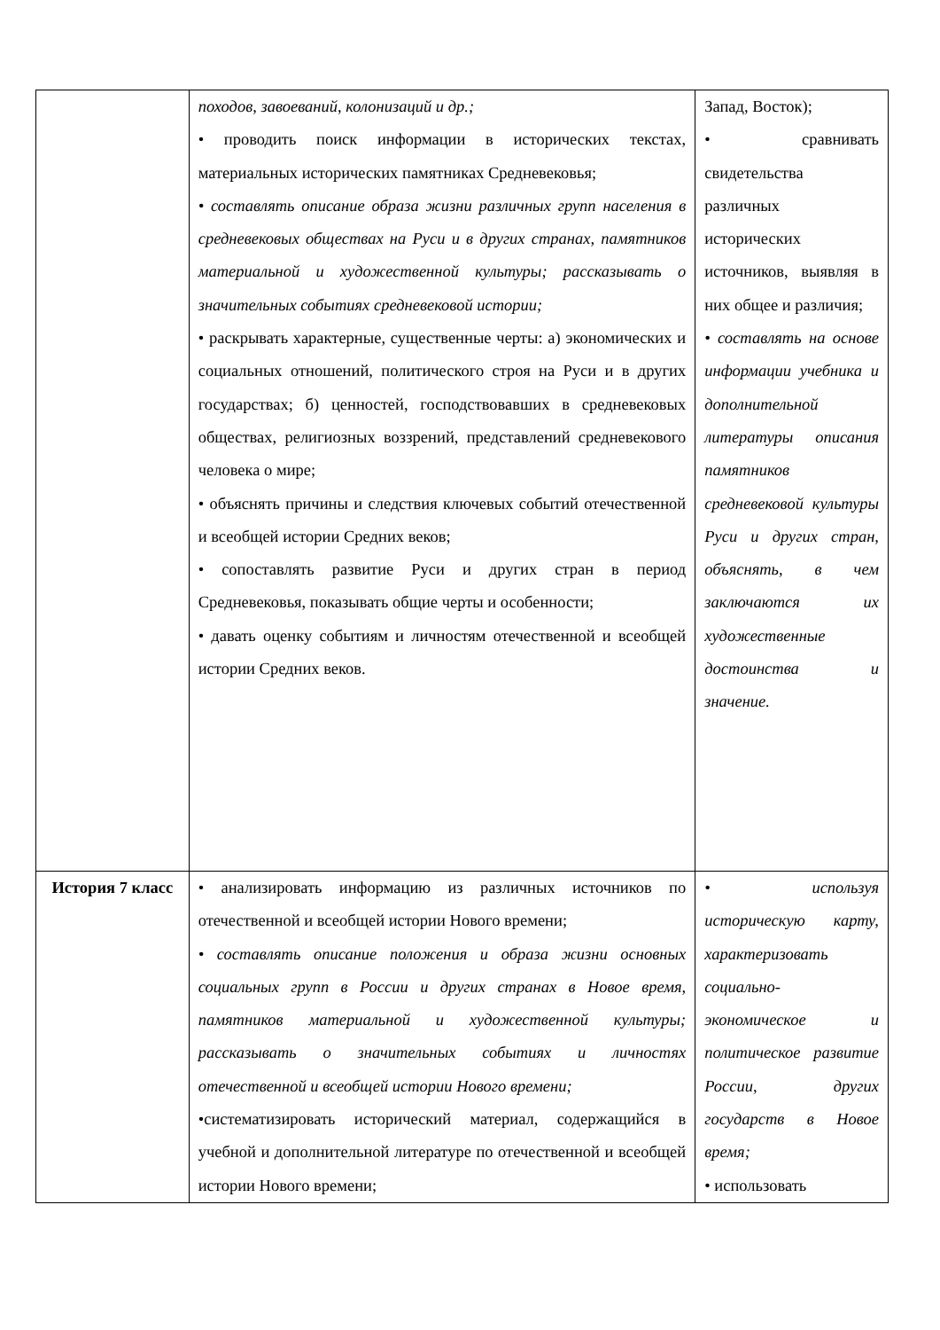| | походов, завоеваний, колонизаций и др.; • проводить поиск информации в исторических текстах, материальных исторических памятниках Средневековья; • составлять описание образа жизни различных групп населения в средневековых обществах на Руси и в других странах, памятников материальной и художественной культуры; рассказывать о значительных событиях средневековой истории; • раскрывать характерные, существенные черты: а) экономических и социальных отношений, политического строя на Руси и в других государствах; б) ценностей, господствовавших в средневековых обществах, религиозных воззрений, представлений средневекового человека о мире; • объяснять причины и следствия ключевых событий отечественной и всеобщей истории Средних веков; • сопоставлять развитие Руси и других стран в период Средневековья, показывать общие черты и особенности; • давать оценку событиям и личностям отечественной и всеобщей истории Средних веков. | Запад, Восток); • сравнивать свидетельства различных исторических источников, выявляя в них общее и различия; • составлять на основе информации учебника и дополнительной литературы описания памятников средневековой культуры Руси и других стран, объяснять, в чем заключаются их художественные достоинства и значение. |
| История 7 класс | • анализировать информацию из различных источников по отечественной и всеобщей истории Нового времени; • составлять описание положения и образа жизни основных социальных групп в России и других странах в Новое время, памятников материальной и художественной культуры; рассказывать о значительных событиях и личностях отечественной и всеобщей истории Нового времени; •систематизировать исторический материал, содержащийся в учебной и дополнительной литературе по отечественной и всеобщей истории Нового времени; | • используя историческую карту, характеризовать социально-экономическое и политическое развитие России, других государств в Новое время; • использовать |